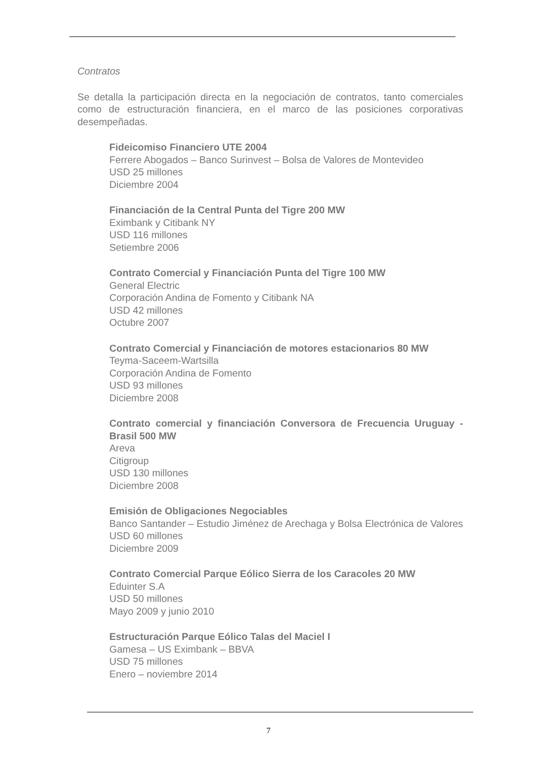Contratos
Se detalla la participación directa en la negociación de contratos, tanto comerciales como de estructuración financiera, en el marco de las posiciones corporativas desempeñadas.
Fideicomiso Financiero UTE 2004
Ferrere Abogados – Banco Surinvest – Bolsa de Valores de Montevideo
USD 25 millones
Diciembre 2004
Financiación de la Central Punta del Tigre 200 MW
Eximbank y Citibank NY
USD 116 millones
Setiembre 2006
Contrato Comercial y Financiación Punta del Tigre 100 MW
General Electric
Corporación Andina de Fomento y Citibank NA
USD 42 millones
Octubre 2007
Contrato Comercial y Financiación de motores estacionarios 80 MW
Teyma-Saceem-Wartsilla
Corporación Andina de Fomento
USD 93 millones
Diciembre 2008
Contrato comercial y financiación Conversora de Frecuencia Uruguay - Brasil 500 MW
Areva
Citigroup
USD 130 millones
Diciembre 2008
Emisión de Obligaciones Negociables
Banco Santander – Estudio Jiménez de Arechaga y Bolsa Electrónica de Valores
USD 60 millones
Diciembre 2009
Contrato Comercial Parque Eólico Sierra de los Caracoles 20 MW
Eduinter S.A
USD 50 millones
Mayo 2009 y junio 2010
Estructuración Parque Eólico Talas del Maciel I
Gamesa – US Eximbank – BBVA
USD 75 millones
Enero – noviembre 2014
7